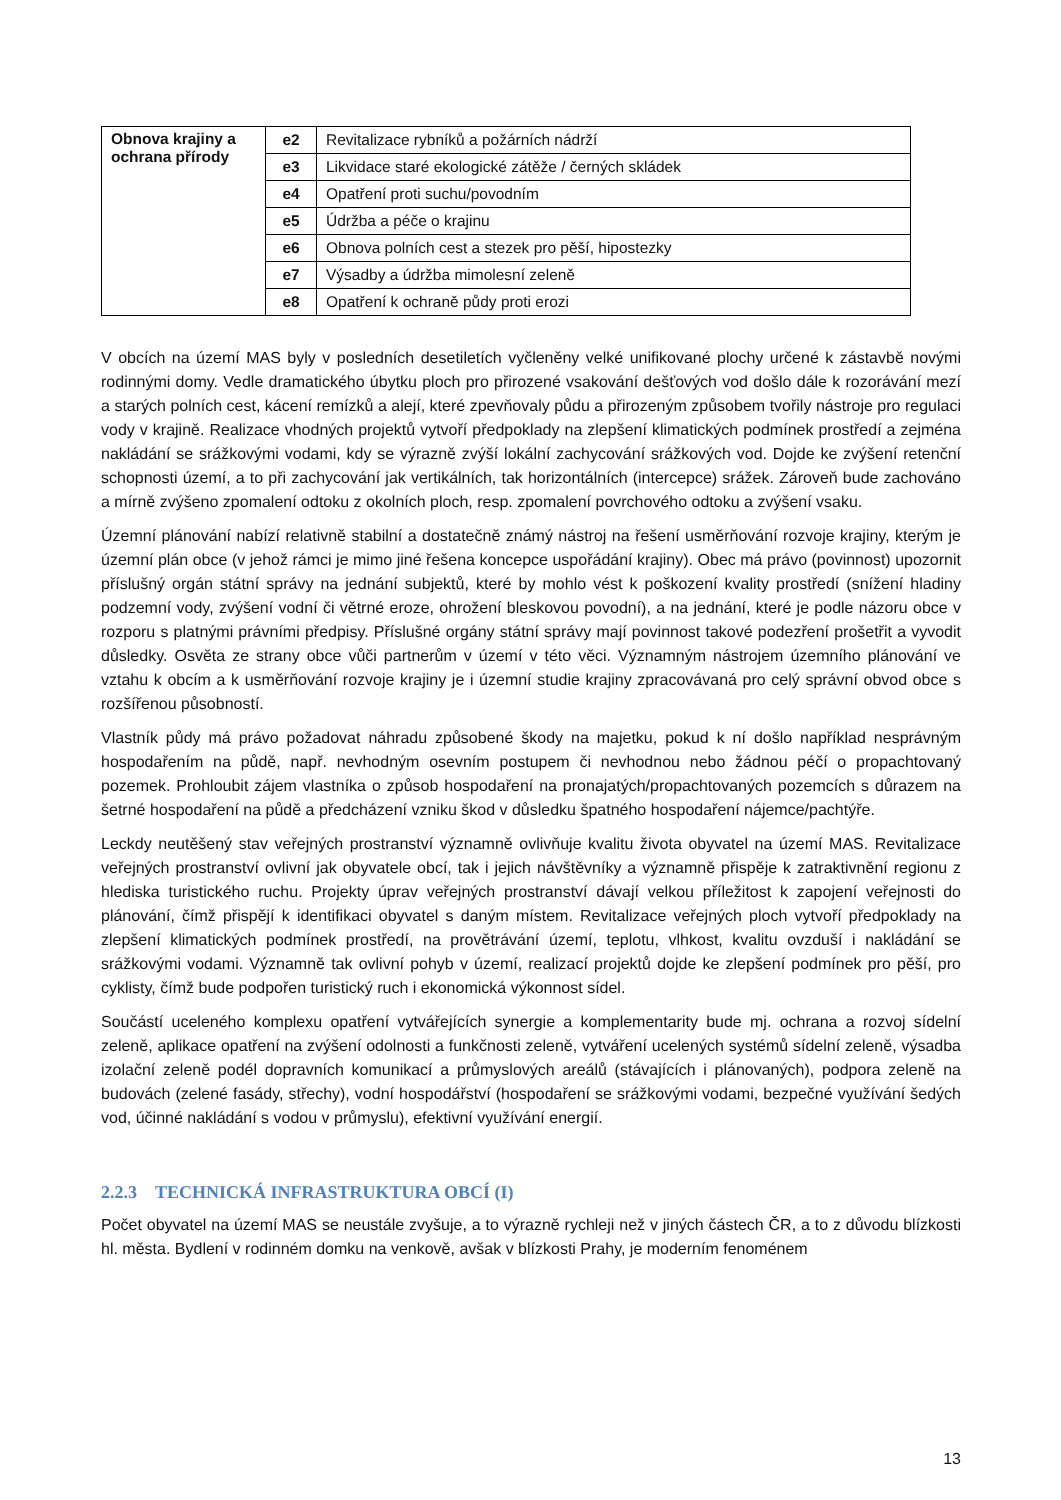| Obnova krajiny a ochrana přírody | e2 | Revitalizace rybníků a požárních nádrží |
| | e3 | Likvidace staré ekologické zátěže / černých skládek |
| | e4 | Opatření proti suchu/povodním |
| | e5 | Údržba a péče o krajinu |
| | e6 | Obnova polních cest a stezek pro pěší, hipostezky |
| | e7 | Výsadby a údržba mimolesní zeleně |
| | e8 | Opatření k ochraně půdy proti erozi |
V obcích na území MAS byly v posledních desetiletích vyčleněny velké unifikované plochy určené k zástavbě novými rodinnými domy. Vedle dramatického úbytku ploch pro přirozené vsakování dešťových vod došlo dále k rozorávání mezí a starých polních cest, kácení remízků a alejí, které zpevňovaly půdu a přirozeným způsobem tvořily nástroje pro regulaci vody v krajině. Realizace vhodných projektů vytvoří předpoklady na zlepšení klimatických podmínek prostředí a zejména nakládání se srážkovými vodami, kdy se výrazně zvýší lokální zachycování srážkových vod. Dojde ke zvýšení retenční schopnosti území, a to při zachycování jak vertikálních, tak horizontálních (intercepce) srážek. Zároveň bude zachováno a mírně zvýšeno zpomalení odtoku z okolních ploch, resp. zpomalení povrchového odtoku a zvýšení vsaku.
Územní plánování nabízí relativně stabilní a dostatečně známý nástroj na řešení usměrňování rozvoje krajiny, kterým je územní plán obce (v jehož rámci je mimo jiné řešena koncepce uspořádání krajiny). Obec má právo (povinnost) upozornit příslušný orgán státní správy na jednání subjektů, které by mohlo vést k poškození kvality prostředí (snížení hladiny podzemní vody, zvýšení vodní či větrné eroze, ohrožení bleskovou povodní), a na jednání, které je podle názoru obce v rozporu s platnými právními předpisy. Příslušné orgány státní správy mají povinnost takové podezření prošetřit a vyvodit důsledky. Osvěta ze strany obce vůči partnerům v území v této věci. Významným nástrojem územního plánování ve vztahu k obcím a k usměrňování rozvoje krajiny je i územní studie krajiny zpracovávaná pro celý správní obvod obce s rozšířenou působností.
Vlastník půdy má právo požadovat náhradu způsobené škody na majetku, pokud k ní došlo například nesprávným hospodařením na půdě, např. nevhodným osevním postupem či nevhodnou nebo žádnou péčí o propachtovaný pozemek. Prohloubit zájem vlastníka o způsob hospodaření na pronajatých/propachtovaných pozemcích s důrazem na šetrné hospodaření na půdě a předcházení vzniku škod v důsledku špatného hospodaření nájemce/pachtýře.
Leckdy neutěšený stav veřejných prostranství významně ovlivňuje kvalitu života obyvatel na území MAS. Revitalizace veřejných prostranství ovlivní jak obyvatele obcí, tak i jejich návštěvníky a významně přispěje k zatraktivnění regionu z hlediska turistického ruchu. Projekty úprav veřejných prostranství dávají velkou příležitost k zapojení veřejnosti do plánování, čímž přispějí k identifikaci obyvatel s daným místem. Revitalizace veřejných ploch vytvoří předpoklady na zlepšení klimatických podmínek prostředí, na provětrávání území, teplotu, vlhkost, kvalitu ovzduší i nakládání se srážkovými vodami. Významně tak ovlivní pohyb v území, realizací projektů dojde ke zlepšení podmínek pro pěší, pro cyklisty, čímž bude podpořen turistický ruch i ekonomická výkonnost sídel.
Součástí uceleného komplexu opatření vytvářejících synergie a komplementarity bude mj. ochrana a rozvoj sídelní zeleně, aplikace opatření na zvýšení odolnosti a funkčnosti zeleně, vytváření ucelených systémů sídelní zeleně, výsadba izolační zeleně podél dopravních komunikací a průmyslových areálů (stávajících i plánovaných), podpora zeleně na budovách (zelené fasády, střechy), vodní hospodářství (hospodaření se srážkovými vodami, bezpečné využívání šedých vod, účinné nakládání s vodou v průmyslu), efektivní využívání energií.
2.2.3 TECHNICKÁ INFRASTRUKTURA OBCÍ (I)
Počet obyvatel na území MAS se neustále zvyšuje, a to výrazně rychleji než v jiných částech ČR, a to z důvodu blízkosti hl. města. Bydlení v rodinném domku na venkově, avšak v blízkosti Prahy, je moderním fenoménem
13